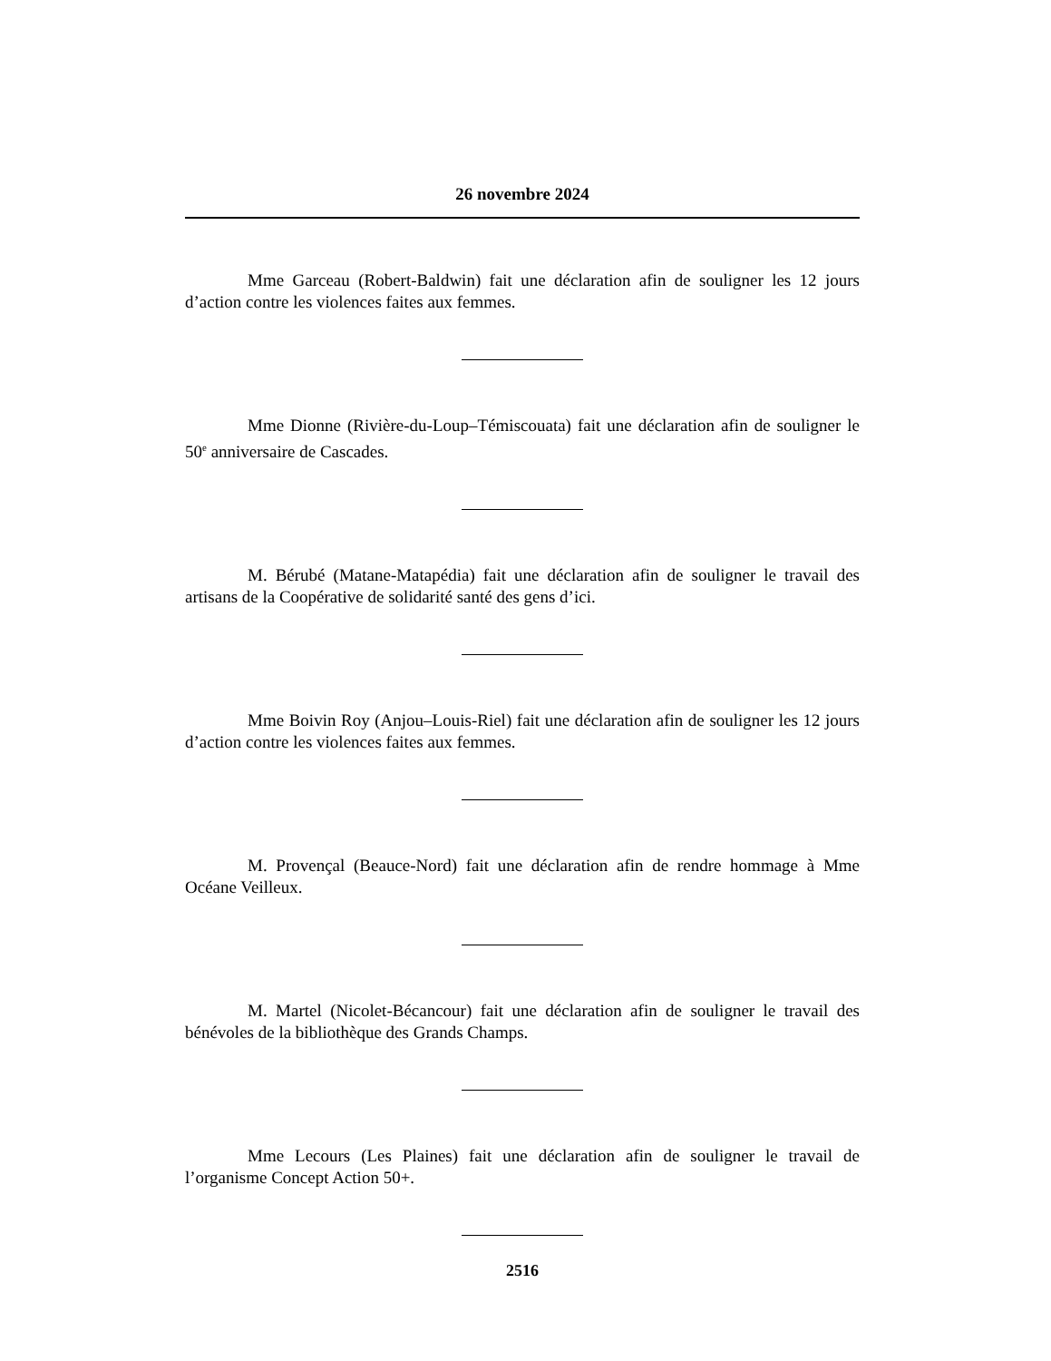26 novembre 2024
Mme Garceau (Robert-Baldwin) fait une déclaration afin de souligner les 12 jours d’action contre les violences faites aux femmes.
Mme Dionne (Rivière-du-Loup–Témiscouata) fait une déclaration afin de souligner le 50<sup>e</sup> anniversaire de Cascades.
M. Bérubé (Matane-Matapédia) fait une déclaration afin de souligner le travail des artisans de la Coopérative de solidarité santé des gens d’ici.
Mme Boivin Roy (Anjou–Louis-Riel) fait une déclaration afin de souligner les 12 jours d’action contre les violences faites aux femmes.
M. Provençal (Beauce-Nord) fait une déclaration afin de rendre hommage à Mme Océane Veilleux.
M. Martel (Nicolet-Bécancour) fait une déclaration afin de souligner le travail des bénévoles de la bibliothèque des Grands Champs.
Mme Lecours (Les Plaines) fait une déclaration afin de souligner le travail de l’organisme Concept Action 50+.
2516